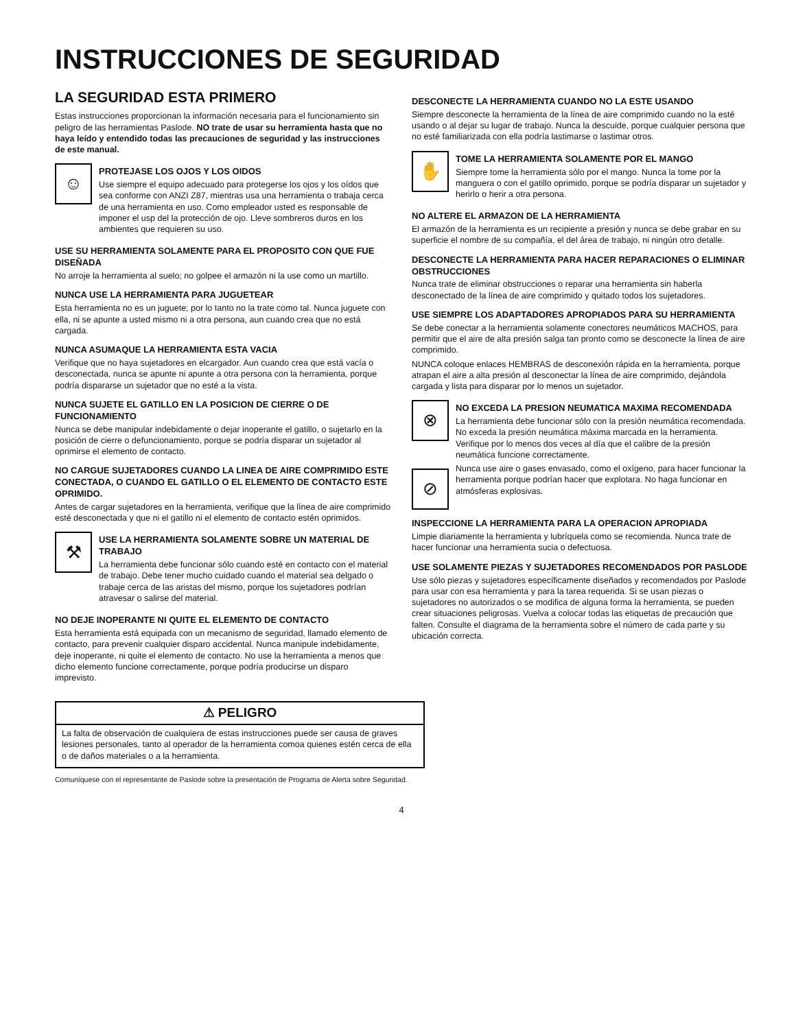INSTRUCCIONES DE SEGURIDAD
LA SEGURIDAD ESTA PRIMERO
Estas instrucciones proporcionan la información necesaria para el funcionamiento sin peligro de las herramientas Paslode. NO trate de usar su herramienta hasta que no haya leído y entendido todas las precauciones de seguridad y las instrucciones de este manual.
☺
PROTEJASE LOS OJOS Y LOS OIDOS
Use siempre el equipo adecuado para protegerse los ojos y los oídos que sea conforme con ANZI Z87, mientras usa una herramienta o trabaja cerca de una herramienta en uso. Como empleador usted es responsable de imponer el usp del la protección de ojo. Lleve sombreros duros en los ambientes que requieren su uso.
USE SU HERRAMIENTA SOLAMENTE PARA EL PROPOSITO CON QUE FUE DISEÑADA
No arroje la herramienta al suelo; no golpee el armazón ni la use como un martillo.
NUNCA USE LA HERRAMIENTA PARA JUGUETEAR
Esta herramienta no es un juguete; por lo tanto no la trate como tal. Nunca juguete con ella, ni se apunte a usted mismo ni a otra persona, aun cuando crea que no está cargada.
NUNCA ASUMAQUE LA HERRAMIENTA ESTA VACIA
Verifique que no haya sujetadores en elcargador. Aun cuando crea que está vacía o desconectada, nunca se apunte ni apunte a otra persona con la herramienta, porque podría dispararse un sujetador que no esté a la vista.
NUNCA SUJETE EL GATILLO EN LA POSICION DE CIERRE O DE FUNCIONAMIENTO
Nunca se debe manipular indebidamente o dejar inoperante el gatillo, o sujetarlo en la posición de cierre o defuncionamiento, porque se podría disparar un sujetador al oprimirse el elemento de contacto.
NO CARGUE SUJETADORES CUANDO LA LINEA DE AIRE COMPRIMIDO ESTE CONECTADA, O CUANDO EL GATILLO O EL ELEMENTO DE CONTACTO ESTE OPRIMIDO.
Antes de cargar sujetadores en la herramienta, verifique que la línea de aire comprimido esté desconectada y que ni el gatillo ni el elemento de contacto estén oprimidos.
⚒
USE LA HERRAMIENTA SOLAMENTE SOBRE UN MATERIAL DE TRABAJO
La herramienta debe funcionar sólo cuando esté en contacto con el material de trabajo. Debe tener mucho cuidado cuando el material sea delgado o trabaje cerca de las aristas del mismo, porque los sujetadores podrían atravesar o salirse del material.
NO DEJE INOPERANTE NI QUITE EL ELEMENTO DE CONTACTO
Esta herramienta está equipada con un mecanismo de seguridad, llamado elemento de contacto, para prevenir cualquier disparo accidental. Nunca manipule indebidamente, deje inoperante, ni quite el elemento de contacto. No use la herramienta a menos que dicho elemento funcione correctamente, porque podría producirse un disparo imprevisto.
DESCONECTE LA HERRAMIENTA CUANDO NO LA ESTE USANDO
Siempre desconecte la herramienta de la línea de aire comprimido cuando no la esté usando o al dejar su lugar de trabajo. Nunca la descuide, porque cualquier persona que no esté familiarizada con ella podría lastimarse o lastimar otros.
✋
TOME LA HERRAMIENTA SOLAMENTE POR EL MANGO
Siempre tome la herramienta sólo por el mango. Nunca la tome por la manguera o con el gatillo oprimido, porque se podría disparar un sujetador y herirlo o herir a otra persona.
NO ALTERE EL ARMAZON DE LA HERRAMIENTA
El armazón de la herramienta es un recipiente a presión y nunca se debe grabar en su superficie el nombre de su compañía, el del área de trabajo, ni ningún otro detalle.
DESCONECTE LA HERRAMIENTA PARA HACER REPARACIONES O ELIMINAR OBSTRUCCIONES
Nunca trate de eliminar obstrucciones o reparar una herramienta sin haberla desconectado de la línea de aire comprimido y quitado todos los sujetadores.
USE SIEMPRE LOS ADAPTADORES APROPIADOS PARA SU HERRAMIENTA
Se debe conectar a la herramienta solamente conectores neumáticos MACHOS, para permitir que el aire de alta presión salga tan pronto como se desconecte la línea de aire comprimido.
NUNCA coloque enlaces HEMBRAS de desconexión rápida en la herramienta, porque atrapan el aire a alta presión al desconectar la línea de aire comprimido, dejándola cargada y lista para disparar por lo menos un sujetador.
⊗
NO EXCEDA LA PRESION NEUMATICA MAXIMA RECOMENDADA
La herramienta debe funcionar sólo con la presión neumática recomendada. No exceda la presión neumática máxima marcada en la herramienta. Verifique por lo menos dos veces al día que el calibre de la presión neumática funcione correctamente.
⊘
Nunca use aire o gases envasado, como el oxígeno, para hacer funcionar la herramienta porque podrían hacer que explotara. No haga funcionar en atmósferas explosivas.
INSPECCIONE LA HERRAMIENTA PARA LA OPERACION APROPIADA
Limpie diariamente la herramienta y lubríquela como se recomienda. Nunca trate de hacer funcionar una herramienta sucia o defectuosa.
USE SOLAMENTE PIEZAS Y SUJETADORES RECOMENDADOS POR PASLODE
Use sólo piezas y sujetadores específicamente diseñados y recomendados por Paslode para usar con esa herramienta y para la tarea requerida. Si se usan piezas o sujetadores no autorizados o se modifica de alguna forma la herramienta, se pueden crear situaciones peligrosas. Vuelva a colocar todas las etiquetas de precaución que falten. Consulte el diagrama de la herramienta sobre el número de cada parte y su ubicación correcta.
⚠ PELIGRO
La falta de observación de cualquiera de estas instrucciones puede ser causa de graves lesiones personales, tanto al operador de la herramienta comoa quienes estén cerca de ella o de daños materiales o a la herramienta.
Comuníquese con el representante de Paslode sobre la presentación de Programa de Alerta sobre Seguridad.
4